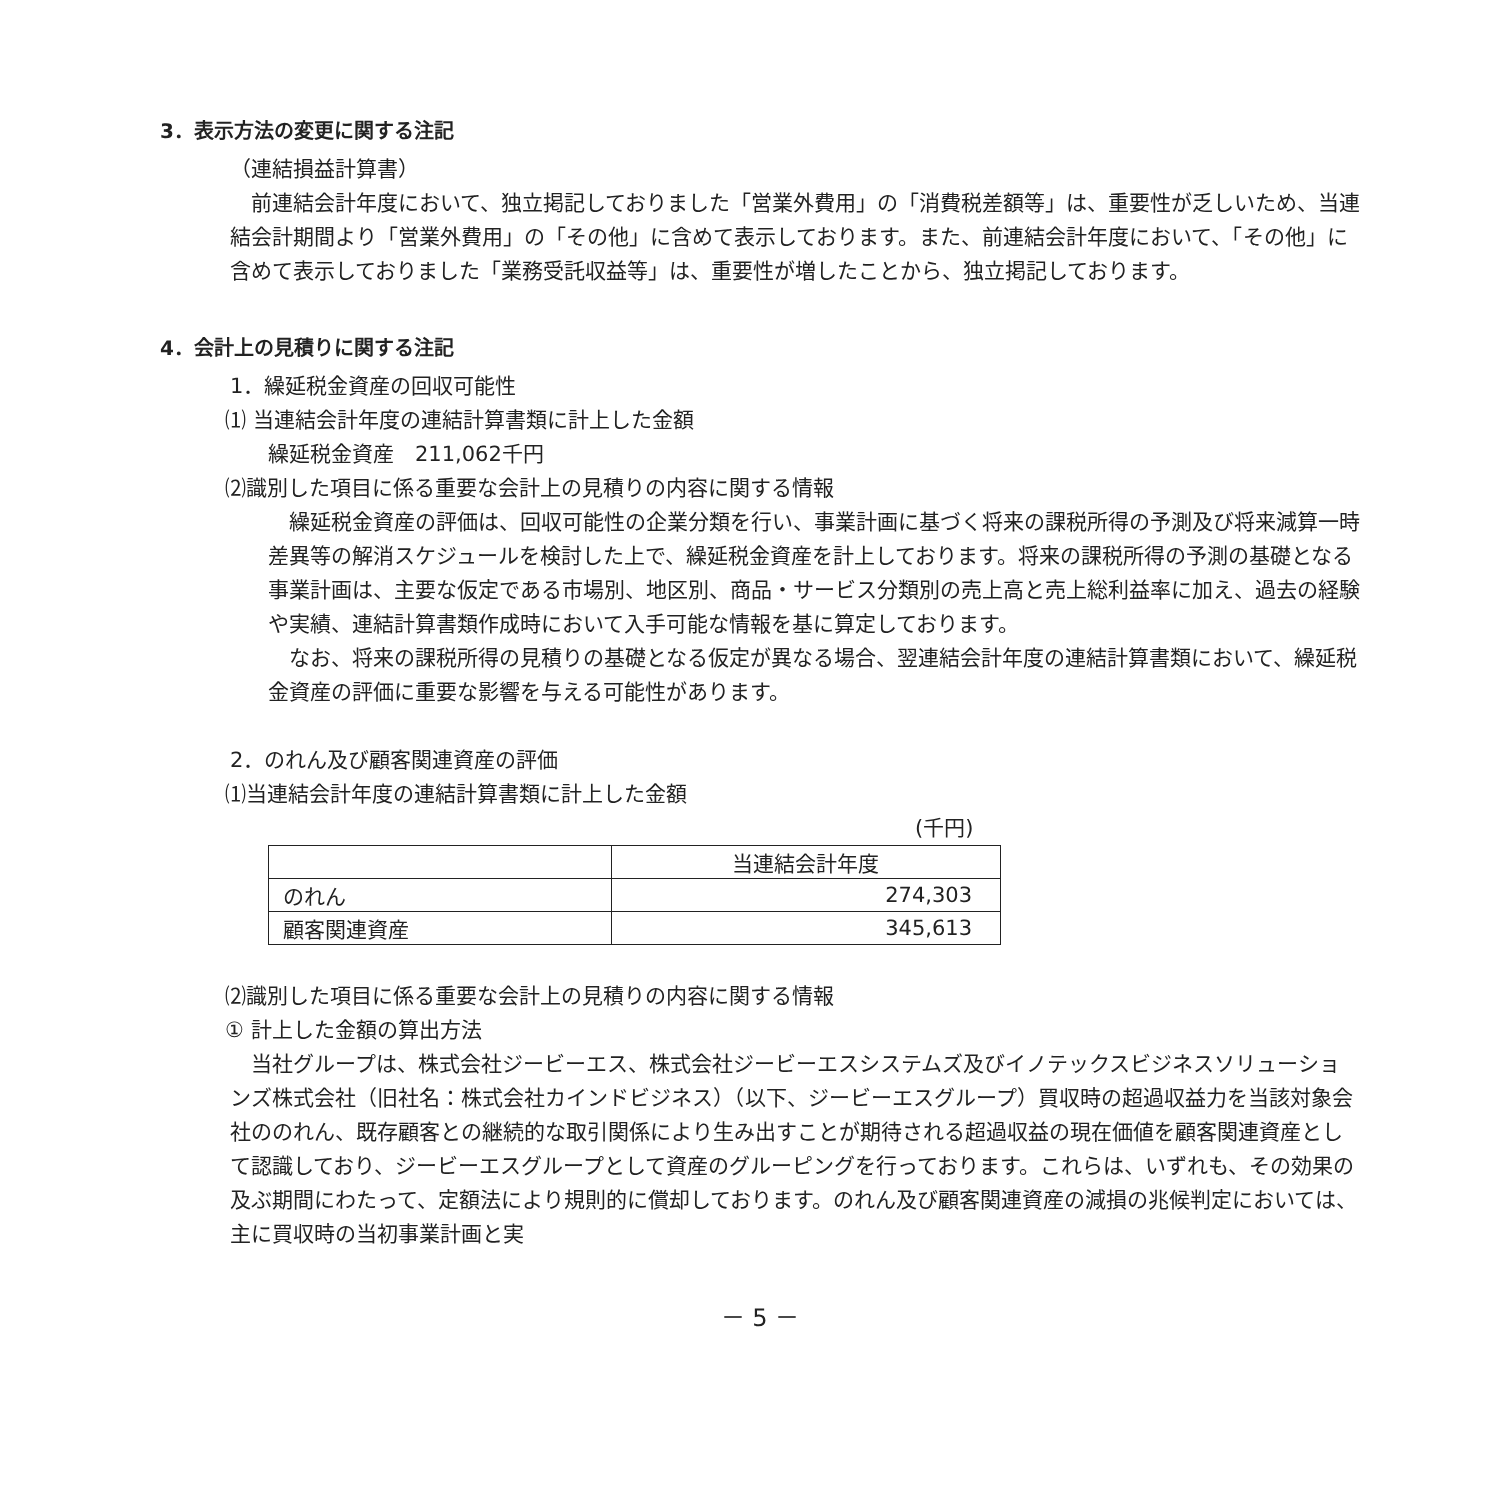3．表示方法の変更に関する注記
（連結損益計算書）
　前連結会計年度において、独立掲記しておりました「営業外費用」の「消費税差額等」は、重要性が乏しいため、当連結会計期間より「営業外費用」の「その他」に含めて表示しております。また、前連結会計年度において、「その他」に含めて表示しておりました「業務受託収益等」は、重要性が増したことから、独立掲記しております。
4．会計上の見積りに関する注記
1．繰延税金資産の回収可能性
⑴ 当連結会計年度の連結計算書類に計上した金額
繰延税金資産　211,062千円
⑵識別した項目に係る重要な会計上の見積りの内容に関する情報
　繰延税金資産の評価は、回収可能性の企業分類を行い、事業計画に基づく将来の課税所得の予測及び将来減算一時差異等の解消スケジュールを検討した上で、繰延税金資産を計上しております。将来の課税所得の予測の基礎となる事業計画は、主要な仮定である市場別、地区別、商品・サービス分類別の売上高と売上総利益率に加え、過去の経験や実績、連結計算書類作成時において入手可能な情報を基に算定しております。
　なお、将来の課税所得の見積りの基礎となる仮定が異なる場合、翌連結会計年度の連結計算書類において、繰延税金資産の評価に重要な影響を与える可能性があります。
2．のれん及び顧客関連資産の評価
⑴当連結会計年度の連結計算書類に計上した金額
(千円)
| | 当連結会計年度 |
| --- | --- |
| のれん | 274,303 |
| 顧客関連資産 | 345,613 |
⑵識別した項目に係る重要な会計上の見積りの内容に関する情報
① 計上した金額の算出方法
　当社グループは、株式会社ジービーエス、株式会社ジービーエスシステムズ及びイノテックスビジネスソリューションズ株式会社（旧社名：株式会社カインドビジネス）（以下、ジービーエスグループ）買収時の超過収益力を当該対象会社ののれん、既存顧客との継続的な取引関係により生み出すことが期待される超過収益の現在価値を顧客関連資産として認識しており、ジービーエスグループとして資産のグルーピングを行っております。これらは、いずれも、その効果の及ぶ期間にわたって、定額法により規則的に償却しております。のれん及び顧客関連資産の減損の兆候判定においては、主に買収時の当初事業計画と実
－ 5 －